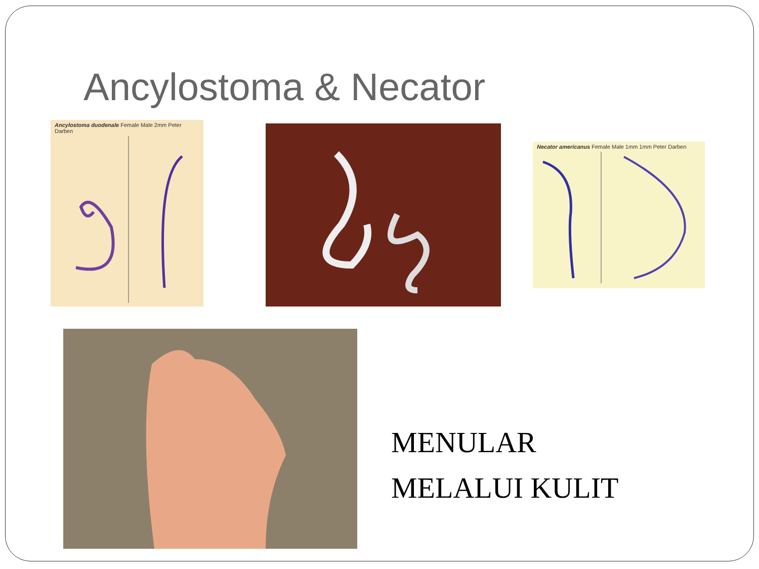Ancylostoma & Necator
Ancylostoma duodenale Female Male 2mm Peter Darben
Necator americanus Female Male 1mm 1mm Peter Darben
MENULAR
MELALUI KULIT